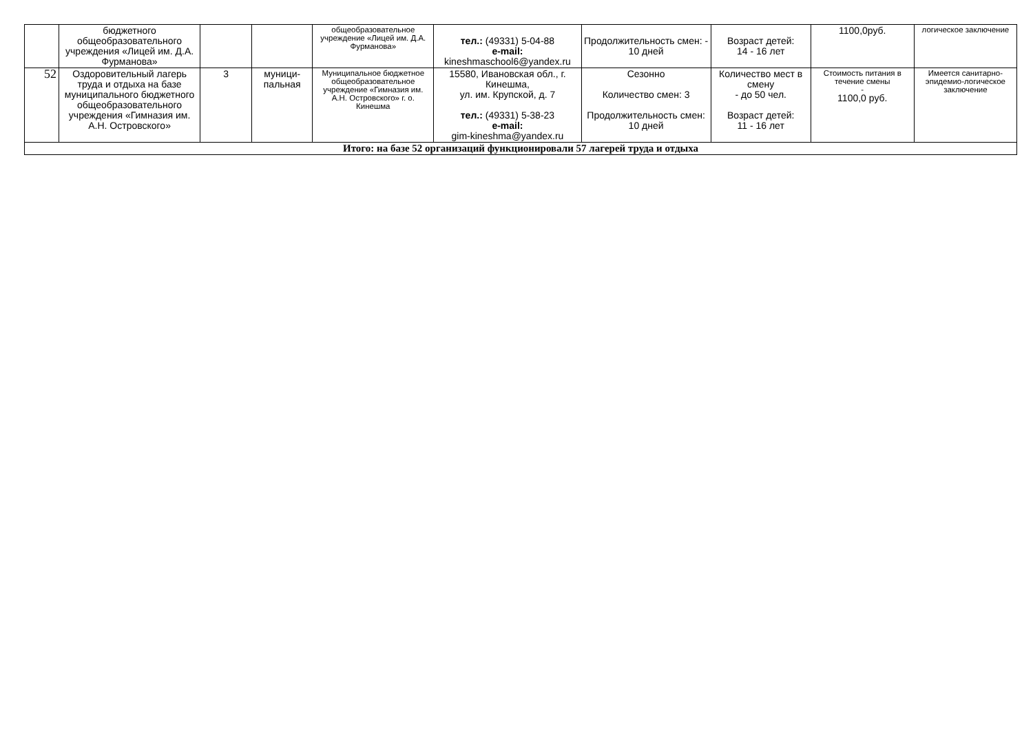| | бюджетного общеобразовательного учреждения «Лицей им. Д.А. Фурманова» | | | общеобразовательное учреждение «Лицей им. Д.А. Фурманова» | тел.: (49331) 5-04-88 e-mail: kineshmaschool6@yandex.ru | Продолжительность смен: - 10 дней | Возраст детей: 14 - 16 лет | 1100,0руб. | логическое заключение |
| 52 | Оздоровительный лагерь труда и отдыха на базе муниципального бюджетного общеобразовательного учреждения «Гимназия им. А.Н. Островского» | 3 | муници-пальная | Муниципальное бюджетное общеобразовательное учреждение «Гимназия им. А.Н. Островского» г. о. Кинешма | 15580, Ивановская обл., г. Кинешма, ул. им. Крупской, д. 7 тел.: (49331) 5-38-23 e-mail: gim-kineshma@yandex.ru | Сезонно Количество смен: 3 Продолжительность смен: 10 дней | Количество мест в смену - до 50 чел. Возраст детей: 11 - 16 лет | Стоимость питания в течение смены - 1100,0 руб. | Имеется санитарно-эпидемио-логическое заключение |
| Итого: на базе 52 организаций функционировали 57 лагерей труда и отдыха | | | | | | | | | |